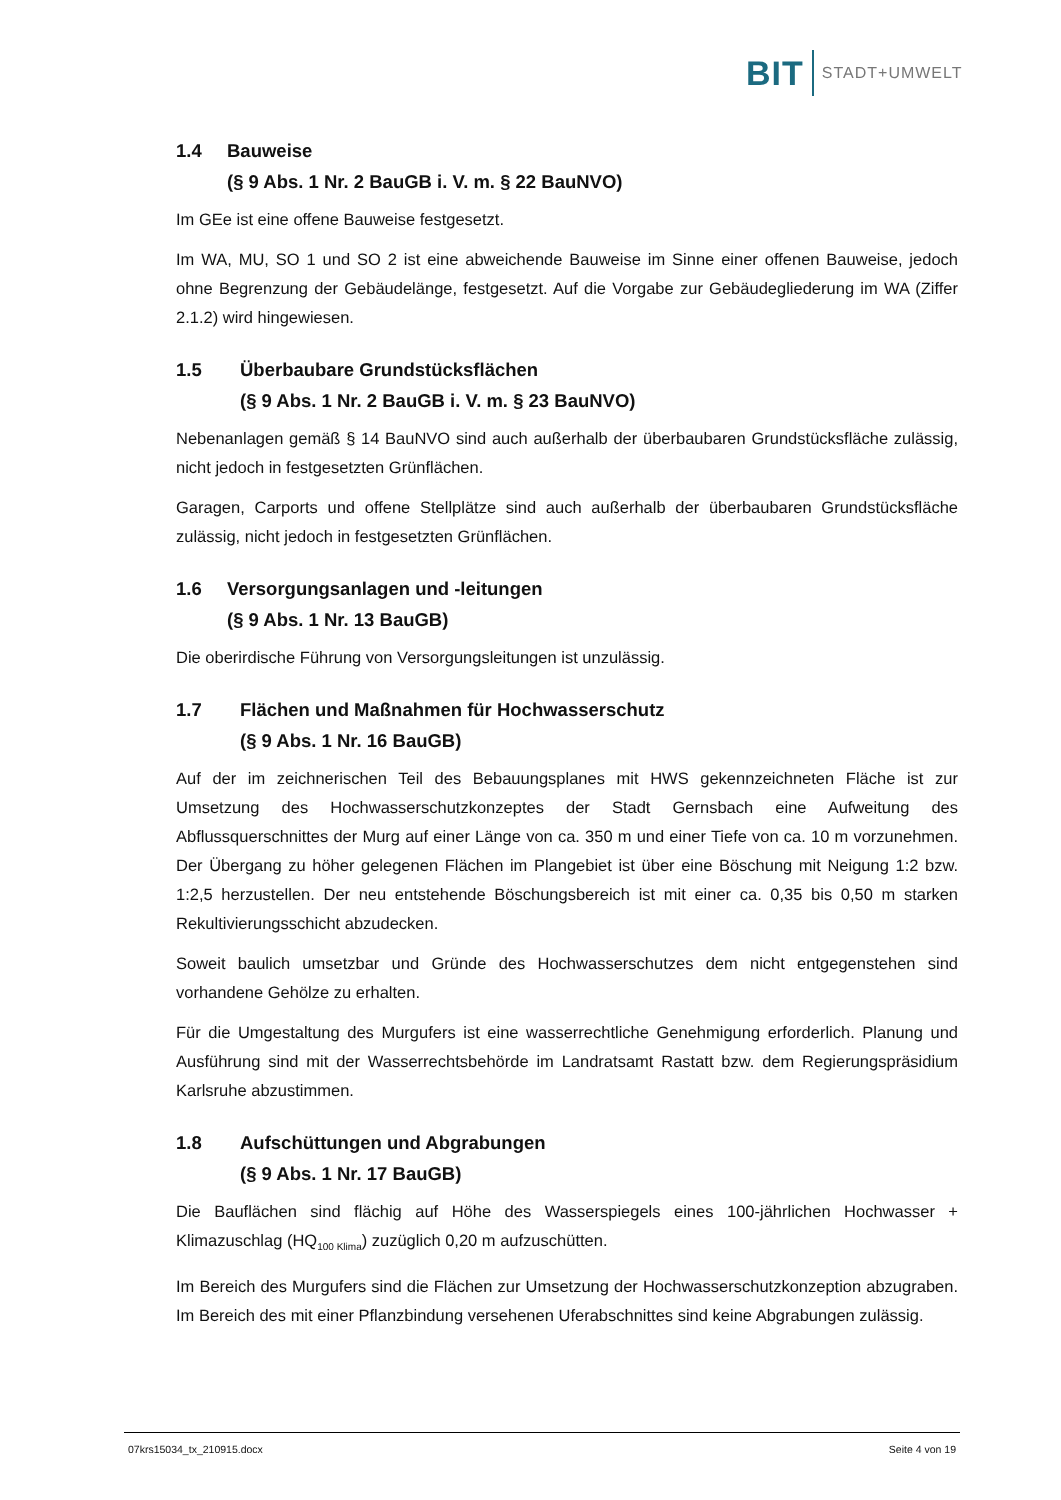BIT STADT+UMWELT
1.4 Bauweise
(§ 9 Abs. 1 Nr. 2 BauGB i. V. m. § 22 BauNVO)
Im GEe ist eine offene Bauweise festgesetzt.
Im WA, MU, SO 1 und SO 2 ist eine abweichende Bauweise im Sinne einer offenen Bauweise, jedoch ohne Begrenzung der Gebäudelänge, festgesetzt. Auf die Vorgabe zur Gebäudegliederung im WA (Ziffer 2.1.2) wird hingewiesen.
1.5 Überbaubare Grundstücksflächen
(§ 9 Abs. 1 Nr. 2 BauGB i. V. m. § 23 BauNVO)
Nebenanlagen gemäß § 14 BauNVO sind auch außerhalb der überbaubaren Grundstücksfläche zulässig, nicht jedoch in festgesetzten Grünflächen.
Garagen, Carports und offene Stellplätze sind auch außerhalb der überbaubaren Grundstücksfläche zulässig, nicht jedoch in festgesetzten Grünflächen.
1.6 Versorgungsanlagen und -leitungen
(§ 9 Abs. 1 Nr. 13 BauGB)
Die oberirdische Führung von Versorgungsleitungen ist unzulässig.
1.7 Flächen und Maßnahmen für Hochwasserschutz
(§ 9 Abs. 1 Nr. 16 BauGB)
Auf der im zeichnerischen Teil des Bebauungsplanes mit HWS gekennzeichneten Fläche ist zur Umsetzung des Hochwasserschutzkonzeptes der Stadt Gernsbach eine Aufweitung des Abflussquerschnittes der Murg auf einer Länge von ca. 350 m und einer Tiefe von ca. 10 m vorzunehmen. Der Übergang zu höher gelegenen Flächen im Plangebiet ist über eine Böschung mit Neigung 1:2 bzw. 1:2,5 herzustellen. Der neu entstehende Böschungsbereich ist mit einer ca. 0,35 bis 0,50 m starken Rekultivierungsschicht abzudecken.
Soweit baulich umsetzbar und Gründe des Hochwasserschutzes dem nicht entgegenstehen sind vorhandene Gehölze zu erhalten.
Für die Umgestaltung des Murgufers ist eine wasserrechtliche Genehmigung erforderlich. Planung und Ausführung sind mit der Wasserrechtsbehörde im Landratsamt Rastatt bzw. dem Regierungspräsidium Karlsruhe abzustimmen.
1.8 Aufschüttungen und Abgrabungen
(§ 9 Abs. 1 Nr. 17 BauGB)
Die Bauflächen sind flächig auf Höhe des Wasserspiegels eines 100-jährlichen Hochwasser + Klimazuschlag (HQ<sub>100 Klima</sub>) zuzüglich 0,20 m aufzuschütten.
Im Bereich des Murgufers sind die Flächen zur Umsetzung der Hochwasserschutzkonzeption abzugraben. Im Bereich des mit einer Pflanzbindung versehenen Uferabschnittes sind keine Abgrabungen zulässig.
07krs15034_tx_210915.docx Seite 4 von 19